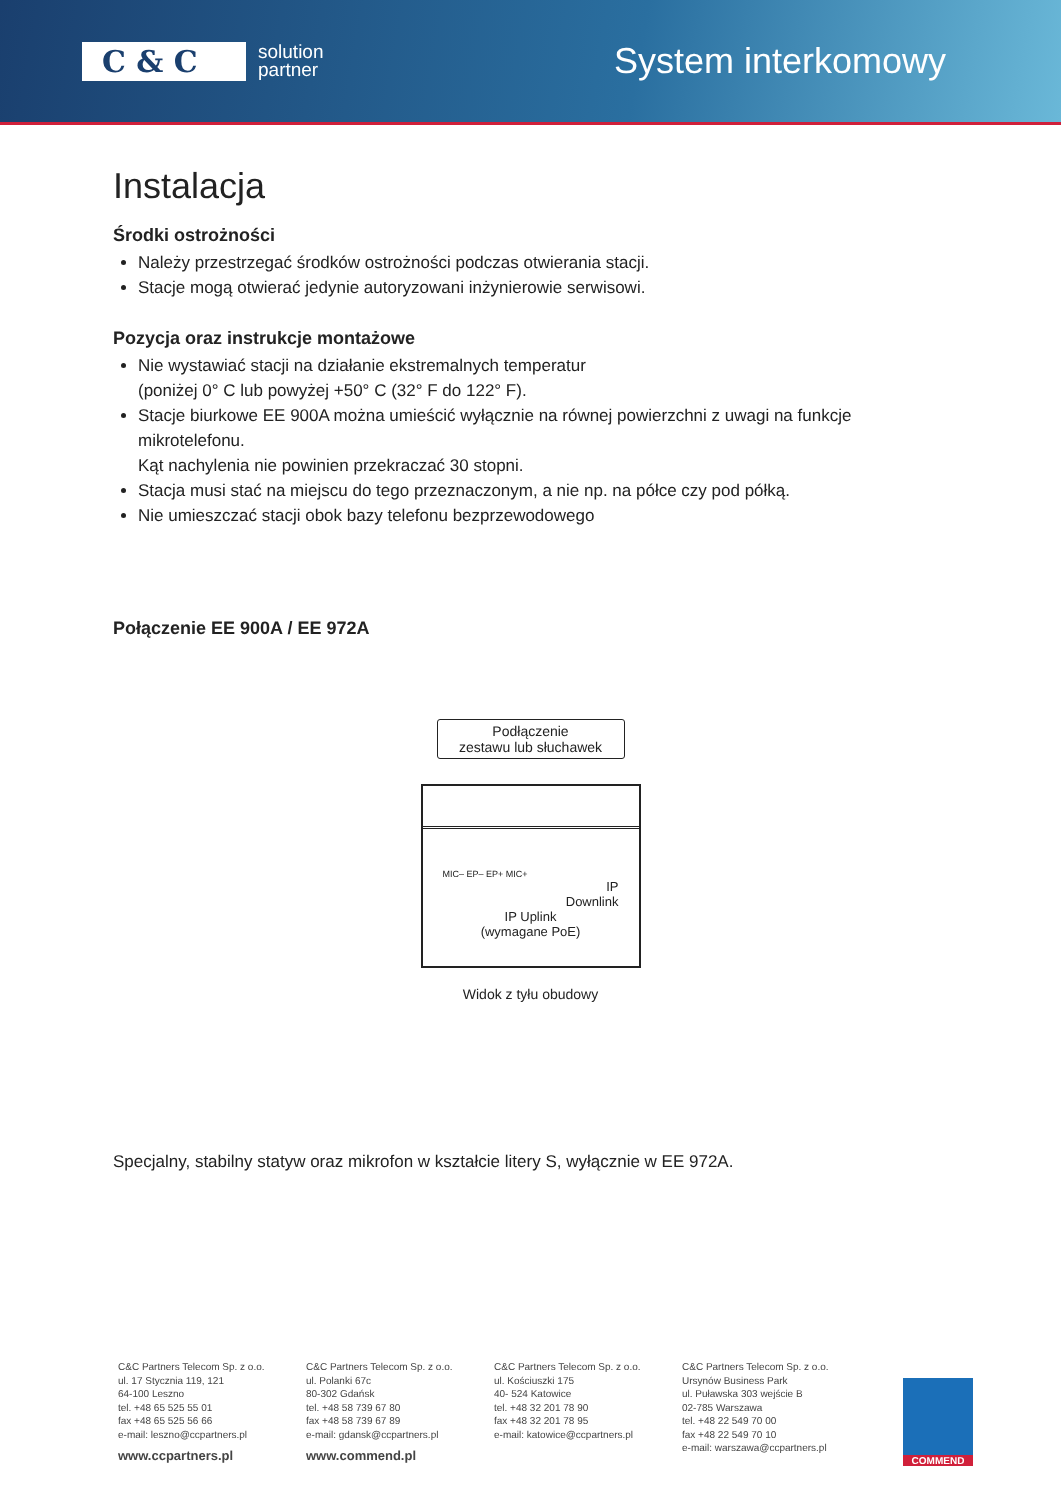C & C
solution
partner
System interkomowy
Instalacja
Środki ostrożności
Należy przestrzegać środków ostrożności podczas otwierania stacji.
Stacje mogą otwierać jedynie autoryzowani inżynierowie serwisowi.
Pozycja oraz instrukcje montażowe
Nie wystawiać stacji na działanie ekstremalnych temperatur
(poniżej 0° C lub powyżej +50° C (32° F do 122° F).
Stacje biurkowe EE 900A można umieścić wyłącznie na równej powierzchni z uwagi na funkcje mikrotelefonu.
Kąt nachylenia nie powinien przekraczać 30 stopni.
Stacja musi stać na miejscu do tego przeznaczonym, a nie np. na półce czy pod półką.
Nie umieszczać stacji obok bazy telefonu bezprzewodowego
Połączenie EE 900A / EE 972A
Podłączenie
zestawu lub słuchawek
MIC– EP– EP+ MIC+
IP
Downlink
IP Uplink
(wymagane PoE)
Widok z tyłu obudowy
Specjalny, stabilny statyw oraz mikrofon w kształcie litery S, wyłącznie w EE 972A.
C&C Partners Telecom Sp. z o.o.
ul. 17 Stycznia 119, 121
64-100 Leszno
tel. +48 65 525 55 01
fax +48 65 525 56 66
e-mail: leszno@ccpartners.pl
www.ccpartners.pl
C&C Partners Telecom Sp. z o.o.
ul. Polanki 67c
80-302 Gdańsk
tel. +48 58 739 67 80
fax +48 58 739 67 89
e-mail: gdansk@ccpartners.pl
www.commend.pl
C&C Partners Telecom Sp. z o.o.
ul. Kościuszki 175
40- 524 Katowice
tel. +48 32 201 78 90
fax +48 32 201 78 95
e-mail: katowice@ccpartners.pl
C&C Partners Telecom Sp. z o.o.
Ursynów Business Park
ul. Puławska 303 wejście B
02-785 Warszawa
tel. +48 22 549 70 00
fax +48 22 549 70 10
e-mail: warszawa@ccpartners.pl
COMMEND